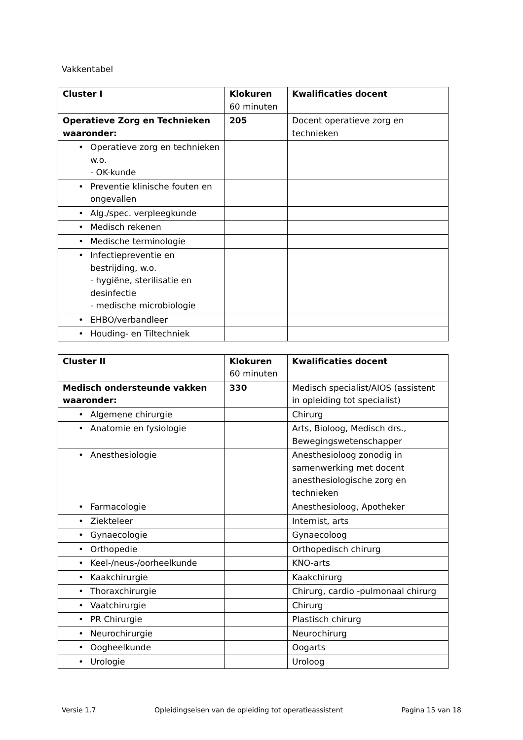Vakkentabel
| Cluster I | Klokuren 60 minuten | Kwalificaties docent |
| Operatieve Zorg en Technieken waaronder: | 205 | Docent operatieve zorg en technieken |
| • Operatieve zorg en technieken w.o. - OK-kunde | | |
| • Preventie klinische fouten en ongevallen | | |
| • Alg./spec. verpleegkunde | | |
| • Medisch rekenen | | |
| • Medische terminologie | | |
| • Infectiepreventie en bestrijding, w.o. - hygiëne, sterilisatie en desinfectie - medische microbiologie | | |
| • EHBO/verbandleer | | |
| • Houding- en Tiltechniek | | |
| Cluster II | Klokuren 60 minuten | Kwalificaties docent |
| Medisch ondersteunde vakken waaronder: | 330 | Medisch specialist/AIOS (assistent in opleiding tot specialist) |
| • Algemene chirurgie | | Chirurg |
| • Anatomie en fysiologie | | Arts, Bioloog, Medisch drs., Bewegingswetenschapper |
| • Anesthesiologie | | Anesthesioloog zonodig in samenwerking met docent anesthesiologische zorg en technieken |
| • Farmacologie | | Anesthesioloog, Apotheker |
| • Ziekteleer | | Internist, arts |
| • Gynaecologie | | Gynaecoloog |
| • Orthopedie | | Orthopedisch chirurg |
| • Keel-/neus-/oorheelkunde | | KNO-arts |
| • Kaakchirurgie | | Kaakchirurg |
| • Thoraxchirurgie | | Chirurg, cardio -pulmonaal chirurg |
| • Vaatchirurgie | | Chirurg |
| • PR Chirurgie | | Plastisch chirurg |
| • Neurochirurgie | | Neurochirurg |
| • Oogheelkunde | | Oogarts |
| • Urologie | | Uroloog |
Versie 1.7 Opleidingseisen van de opleiding tot operatieassistent Pagina 15 van 18